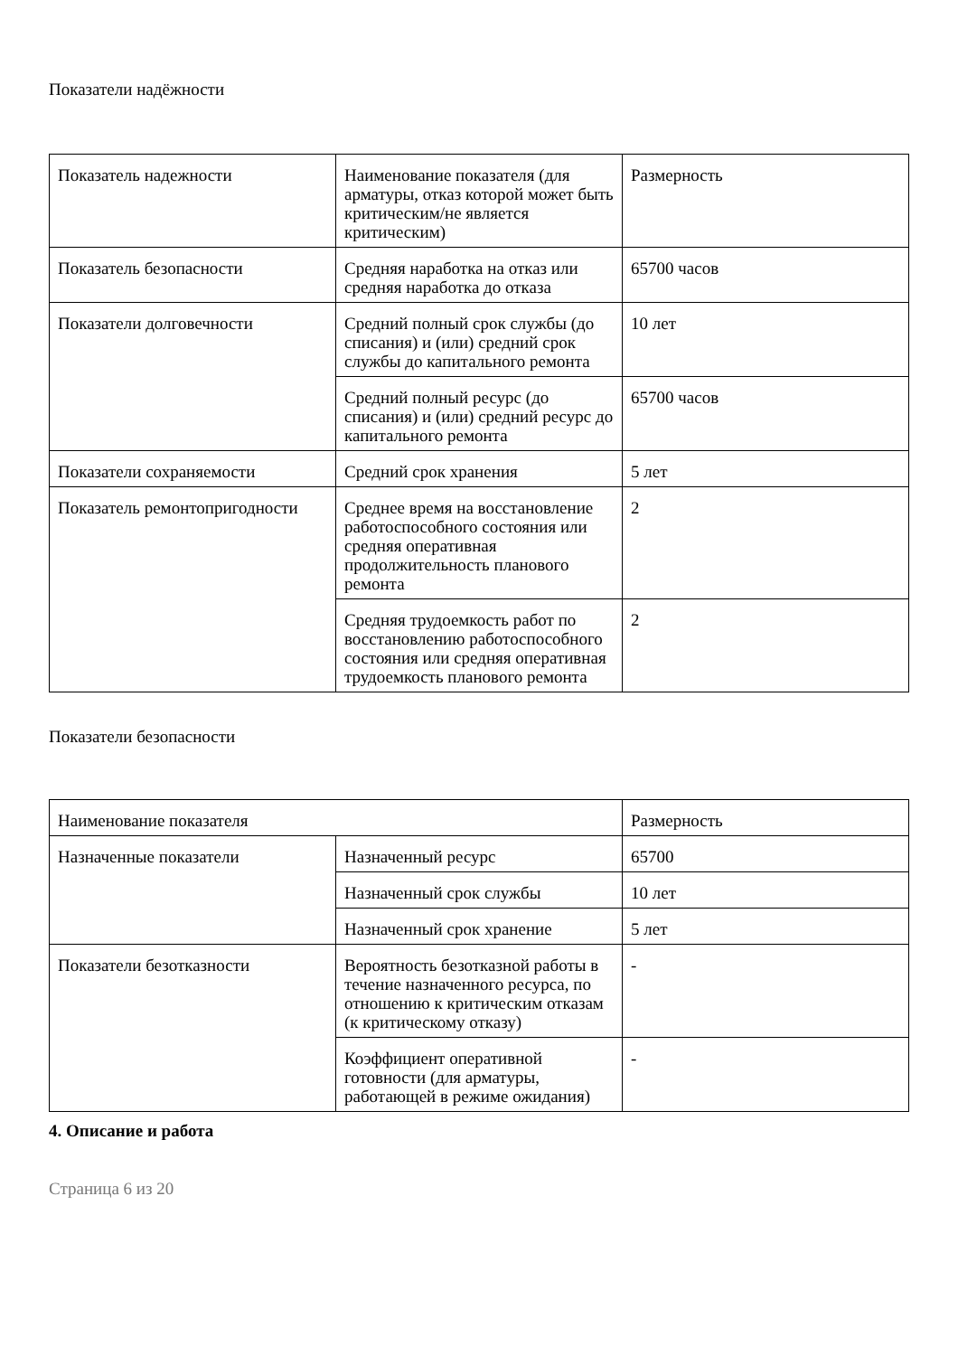Показатели надёжности
| Показатель надежности | Наименование показателя (для арматуры, отказ которой может быть критическим/не является критическим) | Размерность |
| Показатель безопасности | Средняя наработка на отказ или средняя наработка до отказа | 65700 часов |
| Показатели долговечности | Средний полный срок службы (до списания) и (или) средний срок службы до капитального ремонта | 10 лет |
| | Средний полный ресурс (до списания) и (или) средний ресурс до капитального ремонта | 65700 часов |
| Показатели сохраняемости | Средний срок хранения | 5 лет |
| Показатель ремонтопригодности | Среднее время на восстановление работоспособного состояния или средняя оперативная продолжительность планового ремонта | 2 |
| | Средняя трудоемкость работ по восстановлению работоспособного состояния или средняя оперативная трудоемкость планового ремонта | 2 |
Показатели безопасности
| Наименование показателя | | Размерность |
| Назначенные показатели | Назначенный ресурс | 65700 |
| | Назначенный срок службы | 10 лет |
| | Назначенный срок хранение | 5 лет |
| Показатели безотказности | Вероятность безотказной работы в течение назначенного ресурса, по отношению к критическим отказам (к критическому отказу) | - |
| | Коэффициент оперативной готовности (для арматуры, работающей в режиме ожидания) | - |
4. Описание и работа
Страница 6 из 20